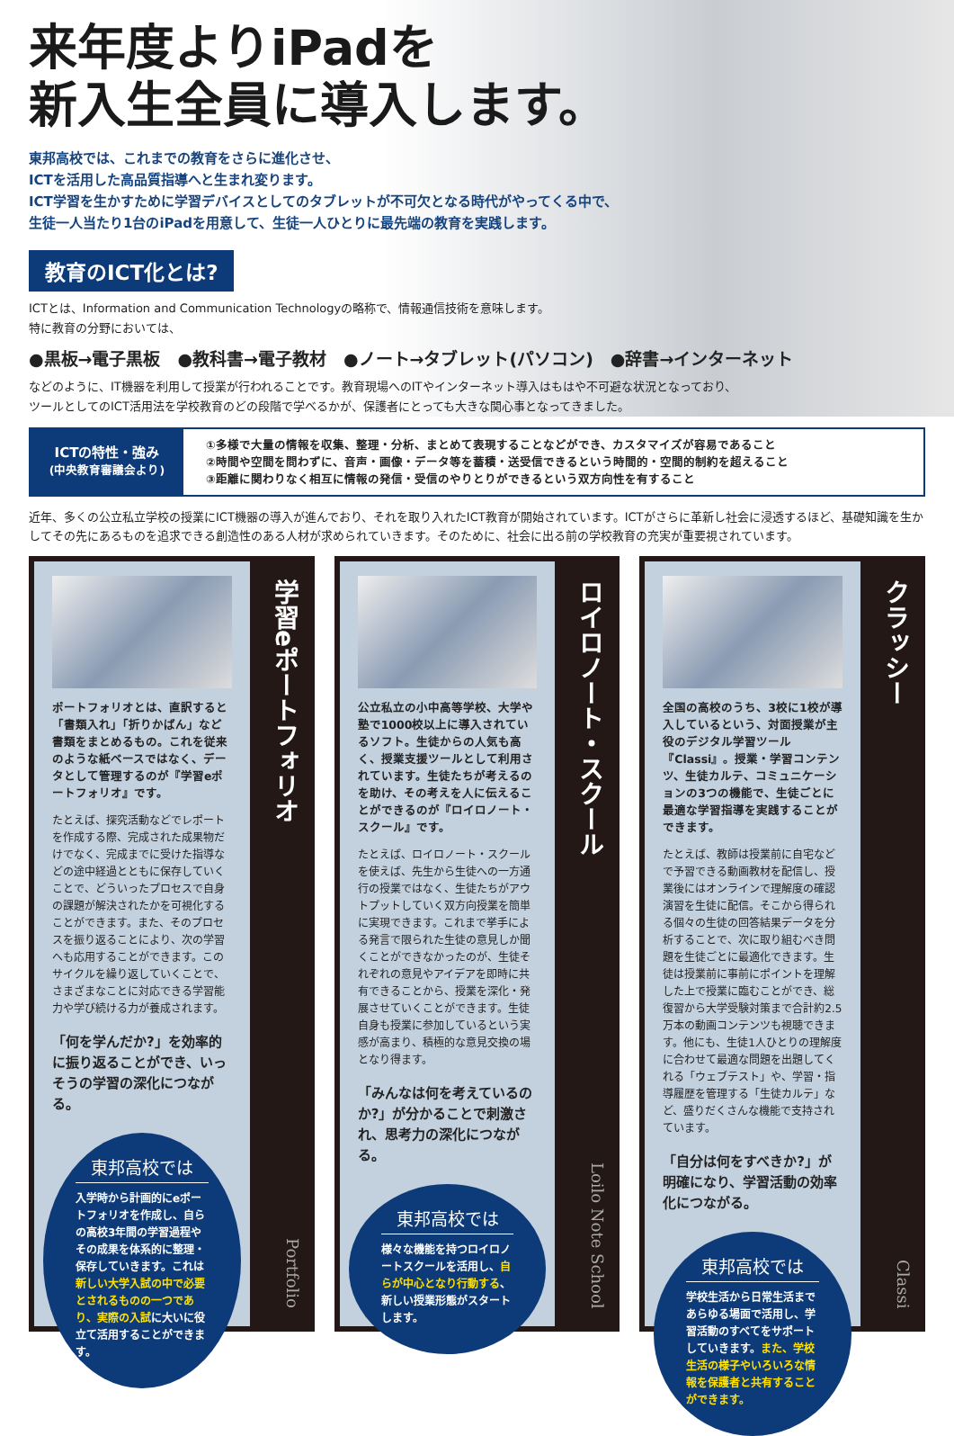来年度よりiPadを
新入生全員に導入します。
東邦高校では、これまでの教育をさらに進化させ、
ICTを活用した高品質指導へと生まれ変ります。
ICT学習を生かすために学習デバイスとしてのタブレットが不可欠となる時代がやってくる中で、
生徒一人当たり1台のiPadを用意して、生徒一人ひとりに最先端の教育を実践します。
教育のICT化とは?
ICTとは、Information and Communication Technologyの略称で、情報通信技術を意味します。
特に教育の分野においては、
●黒板→電子黒板　●教科書→電子教材　●ノート→タブレット(パソコン)　●辞書→インターネット
などのように、IT機器を利用して授業が行われることです。教育現場へのITやインターネット導入はもはや不可避な状況となっており、
ツールとしてのICT活用法を学校教育のどの段階で学べるかが、保護者にとっても大きな関心事となってきました。
ICTの特性・強み
(中央教育審議会より)
①多様で大量の情報を収集、整理・分析、まとめて表現することなどができ、カスタマイズが容易であること
②時間や空間を問わずに、音声・画像・データ等を蓄積・送受信できるという時間的・空間的制約を超えること
③距離に関わりなく相互に情報の発信・受信のやりとりができるという双方向性を有すること
近年、多くの公立私立学校の授業にICT機器の導入が進んでおり、それを取り入れたICT教育が開始されています。ICTがさらに革新し社会に浸透するほど、基礎知識を生かしてその先にあるものを追求できる創造性のある人材が求められていきます。そのために、社会に出る前の学校教育の充実が重要視されています。
ポートフォリオとは、直訳すると「書類入れ」「折りかばん」など書類をまとめるもの。これを従来のような紙ベースではなく、データとして管理するのが『学習eポートフォリオ』です。
たとえば、探究活動などでレポートを作成する際、完成された成果物だけでなく、完成までに受けた指導などの途中経過とともに保存していくことで、どういったプロセスで自身の課題が解決されたかを可視化することができます。また、そのプロセスを振り返ることにより、次の学習へも応用することができます。このサイクルを繰り返していくことで、さまざまなことに対応できる学習能力や学び続ける力が養成されます。
「何を学んだか?」を効率的に振り返ることができ、いっそうの学習の深化につながる。
東邦高校では
入学時から計画的にeポートフォリオを作成し、自らの高校3年間の学習過程やその成果を体系的に整理・保存していきます。これは新しい大学入試の中で必要とされるものの一つであり、実際の入試に大いに役立て活用することができます。
学習eポートフォリオ Portfolio
公立私立の小中高等学校、大学や塾で1000校以上に導入されているソフト。生徒からの人気も高く、授業支援ツールとして利用されています。生徒たちが考えるのを助け、その考えを人に伝えることができるのが『ロイロノート・スクール』です。
たとえば、ロイロノート・スクールを使えば、先生から生徒への一方通行の授業ではなく、生徒たちがアウトプットしていく双方向授業を簡単に実現できます。これまで挙手による発言で限られた生徒の意見しか聞くことができなかったのが、生徒それぞれの意見やアイデアを即時に共有できることから、授業を深化・発展させていくことができます。生徒自身も授業に参加しているという実感が高まり、積極的な意見交換の場となり得ます。
「みんなは何を考えているのか?」が分かることで刺激され、思考力の深化につながる。
東邦高校では
様々な機能を持つロイロノートスクールを活用し、自らが中心となり行動する、新しい授業形態がスタートします。
ロイロノート・スクール Loilo Note School
全国の高校のうち、3校に1校が導入しているという、対面授業が主役のデジタル学習ツール『Classi』。授業・学習コンテンツ、生徒カルテ、コミュニケーションの3つの機能で、生徒ごとに最適な学習指導を実践することができます。
たとえば、教師は授業前に自宅などで予習できる動画教材を配信し、授業後にはオンラインで理解度の確認演習を生徒に配信。そこから得られる個々の生徒の回答結果データを分析することで、次に取り組むべき問題を生徒ごとに最適化できます。生徒は授業前に事前にポイントを理解した上で授業に臨むことができ、総復習から大学受験対策まで合計約2.5万本の動画コンテンツも視聴できます。他にも、生徒1人ひとりの理解度に合わせて最適な問題を出題してくれる「ウェブテスト」や、学習・指導履歴を管理する「生徒カルテ」など、盛りだくさんな機能で支持されています。
「自分は何をすべきか?」が明確になり、学習活動の効率化につながる。
東邦高校では
学校生活から日常生活まであらゆる場面で活用し、学習活動のすべてをサポートしていきます。また、学校生活の様子やいろいろな情報を保護者と共有することができます。
クラッシー Classi